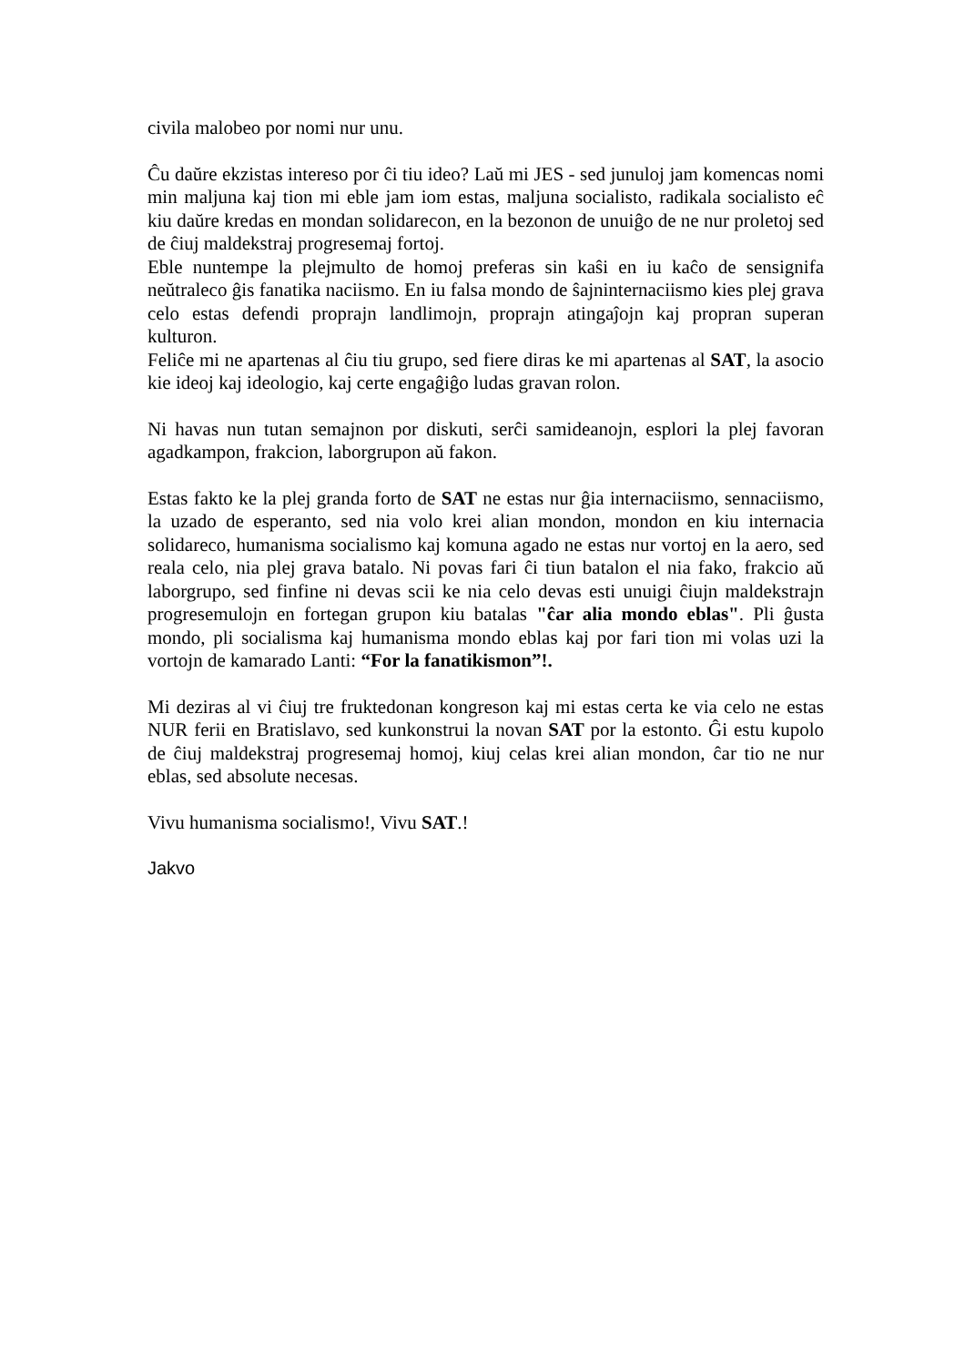civila malobeo por nomi nur unu.
Ĉu daŭre ekzistas intereso por ĉi tiu ideo? Laŭ mi JES - sed junuloj jam komencas nomi min maljuna kaj tion mi eble jam iom estas, maljuna socialisto, radikala socialisto eĉ kiu daŭre kredas en mondan solidarecon, en la bezonon de unuiĝo de ne nur proletoj sed de ĉiuj maldekstraj progresemaj fortoj.
Eble nuntempe la plejmulto de homoj preferas sin kaŝi en iu kaĉo de sensignifa neŭtraleco ĝis fanatika naciismo. En iu falsa mondo de ŝajninternaciismo kies plej grava celo estas defendi proprajn landlimojn, proprajn atingaĵojn kaj propran superan kulturon.
Feliĉe mi ne apartenas al ĉiu tiu grupo, sed fiere diras ke mi apartenas al SAT, la asocio kie ideoj kaj ideologio, kaj certe engaĝiĝo ludas gravan rolon.
Ni havas nun tutan semajnon por diskuti, serĉi samideanojn, esplori la plej favoran agadkampon, frakcion, laborgrupon aŭ fakon.
Estas fakto ke la plej granda forto de SAT ne estas nur ĝia internaciismo, sennaciismo, la uzado de esperanto, sed nia volo krei alian mondon, mondon en kiu internacia solidareco, humanisma socialismo kaj komuna agado ne estas nur vortoj en la aero, sed reala celo, nia plej grava batalo. Ni povas fari ĉi tiun batalon el nia fako, frakcio aŭ laborgrupo, sed finfine ni devas scii ke nia celo devas esti unuigi ĉiujn maldekstrajn progresemulojn en fortegan grupon kiu batalas "ĉar alia mondo eblas". Pli ĝusta mondo, pli socialisma kaj humanisma mondo eblas kaj por fari tion mi volas uzi la vortojn de kamarado Lanti: “For la fanatikismon”!.
Mi deziras al vi ĉiuj tre fruktedonan kongreson kaj mi estas certa ke via celo ne estas NUR ferii en Bratislavo, sed kunkonstrui la novan SAT por la estonto. Ĝi estu kupolo de ĉiuj maldekstraj progresemaj homoj, kiuj celas krei alian mondon, ĉar tio ne nur eblas, sed absolute necesas.
Vivu humanisma socialismo!, Vivu SAT.!
Jakvo